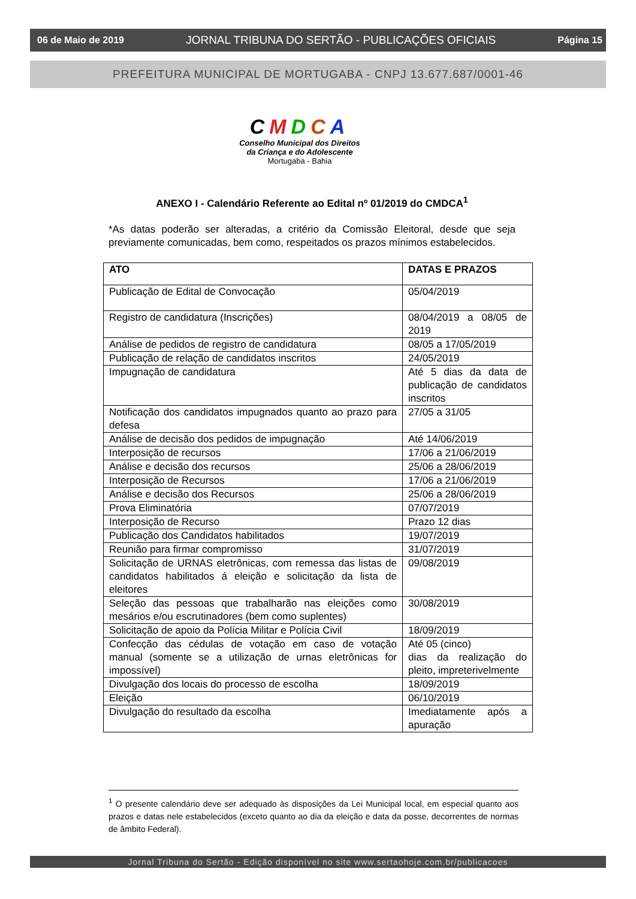06 de Maio de 2019 JORNAL TRIBUNA DO SERTÃO - PUBLICAÇÕES OFICIAIS Página 15
PREFEITURA MUNICIPAL DE MORTUGABA - CNPJ 13.677.687/0001-46
CMDCA
Conselho Municipal dos Direitos
da Criança e do Adolescente
Mortugaba - Bahia
ANEXO I - Calendário Referente ao Edital nº 01/2019 do CMDCA<sup>1</sup>
*As datas poderão ser alteradas, a critério da Comissão Eleitoral, desde que seja previamente comunicadas, bem como, respeitados os prazos mínimos estabelecidos.
| ATO | DATAS E PRAZOS |
| --- | --- |
| Publicação de Edital de Convocação | 05/04/2019 |
| Registro de candidatura (Inscrições) | 08/04/2019 a 08/05 de 2019 |
| Análise de pedidos de registro de candidatura | 08/05 a 17/05/2019 |
| Publicação de relação de candidatos inscritos | 24/05/2019 |
| Impugnação de candidatura | Até 5 dias da data de publicação de candidatos inscritos |
| Notificação dos candidatos impugnados quanto ao prazo para defesa | 27/05 a 31/05 |
| Análise de decisão dos pedidos de impugnação | Até 14/06/2019 |
| Interposição de recursos | 17/06 a 21/06/2019 |
| Análise e decisão dos recursos | 25/06 a 28/06/2019 |
| Interposição de Recursos | 17/06 a 21/06/2019 |
| Análise e decisão dos Recursos | 25/06 a 28/06/2019 |
| Prova Eliminatória | 07/07/2019 |
| Interposição de Recurso | Prazo 12 dias |
| Publicação dos Candidatos habilitados | 19/07/2019 |
| Reunião para firmar compromisso | 31/07/2019 |
| Solicitação de URNAS eletrônicas, com remessa das listas de candidatos habilitados á eleição e solicitação da lista de eleitores | 09/08/2019 |
| Seleção das pessoas que trabalharão nas eleições como mesários e/ou escrutinadores (bem como suplentes) | 30/08/2019 |
| Solicitação de apoio da Polícia Militar e Polícia Civil | 18/09/2019 |
| Confecção das cédulas de votação em caso de votação manual (somente se a utilização de urnas eletrônicas for impossível) | Até 05 (cinco) dias da realização do pleito, impreterivelmente |
| Divulgação dos locais do processo de escolha | 18/09/2019 |
| Eleição | 06/10/2019 |
| Divulgação do resultado da escolha | Imediatamente após a apuração |
<sup>1</sup> O presente calendário deve ser adequado às disposições da Lei Municipal local, em especial quanto aos prazos e datas nele estabelecidos (exceto quanto ao dia da eleição e data da posse, decorrentes de normas de âmbito Federal).
Jornal Tribuna do Sertão - Edição disponível no site www.sertaohoje.com.br/publicacoes